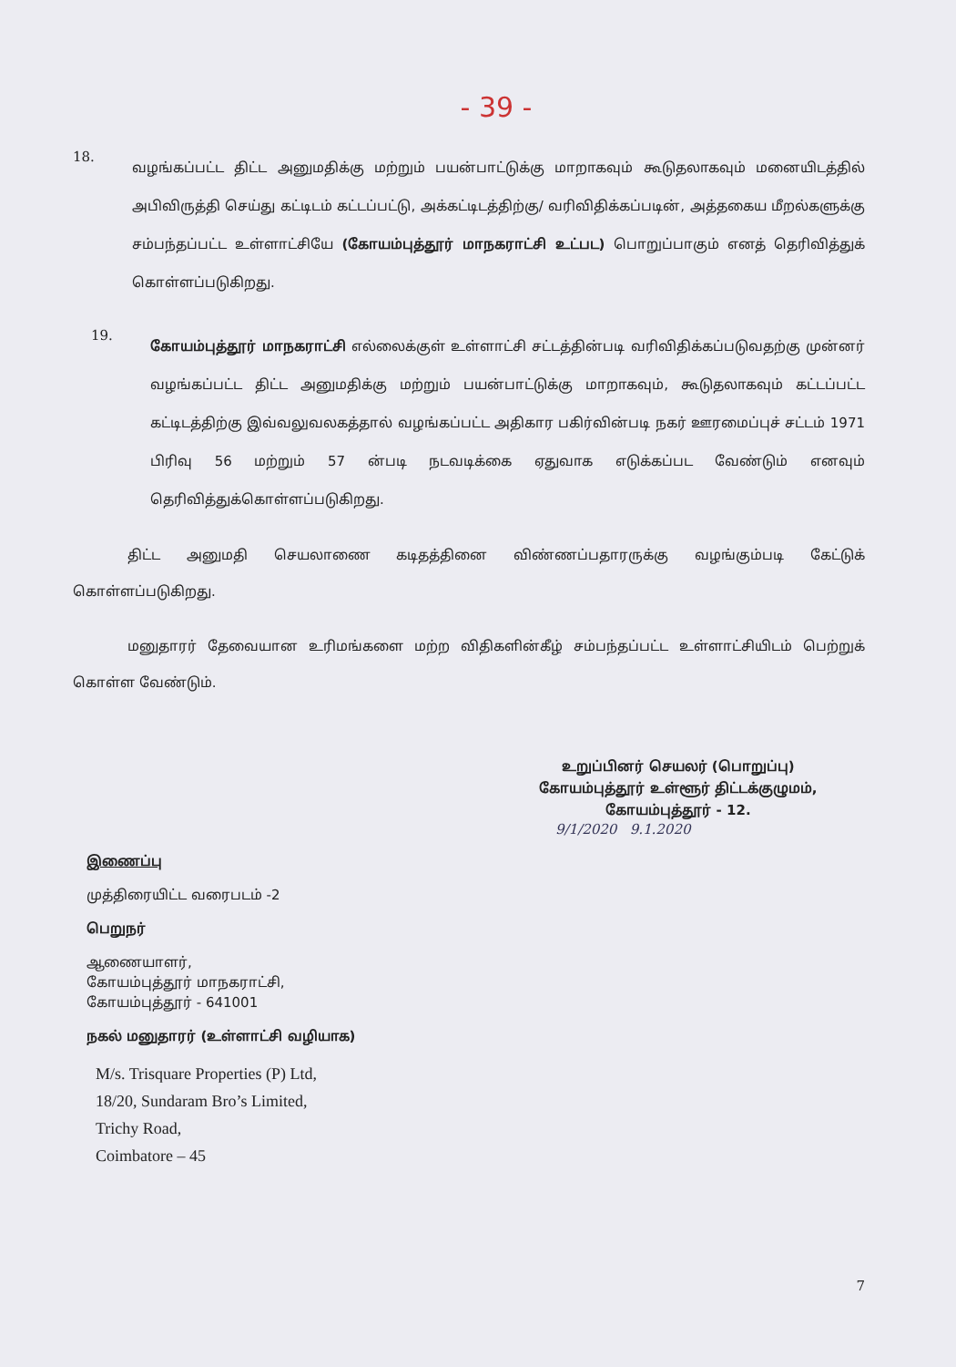- 39 -
18.
வழங்கப்பட்ட திட்ட அனுமதிக்கு மற்றும் பயன்பாட்டுக்கு மாறாகவும் கூடுதலாகவும் மனையிடத்தில் அபிவிருத்தி செய்து கட்டிடம் கட்டப்பட்டு, அக்கட்டிடத்திற்கு/ வரிவிதிக்கப்படின், அத்தகைய மீறல்களுக்கு சம்பந்தப்பட்ட உள்ளாட்சியே (கோயம்புத்தூர் மாநகராட்சி உட்பட) பொறுப்பாகும் எனத் தெரிவித்துக் கொள்ளப்படுகிறது.
19.
கோயம்புத்தூர் மாநகராட்சி எல்லைக்குள் உள்ளாட்சி சட்டத்தின்படி வரிவிதிக்கப்படுவதற்கு முன்னர் வழங்கப்பட்ட திட்ட அனுமதிக்கு மற்றும் பயன்பாட்டுக்கு மாறாகவும், கூடுதலாகவும் கட்டப்பட்ட கட்டிடத்திற்கு இவ்வலுவலகத்தால் வழங்கப்பட்ட அதிகார பகிர்வின்படி நகர் ஊரமைப்புச் சட்டம் 1971 பிரிவு 56 மற்றும் 57 ன்படி நடவடிக்கை ஏதுவாக எடுக்கப்பட வேண்டும் எனவும் தெரிவித்துக்கொள்ளப்படுகிறது.
திட்ட அனுமதி செயலாணை கடிதத்தினை விண்ணப்பதாரருக்கு வழங்கும்படி கேட்டுக் கொள்ளப்படுகிறது.
மனுதாரர் தேவையான உரிமங்களை மற்ற விதிகளின்கீழ் சம்பந்தப்பட்ட உள்ளாட்சியிடம் பெற்றுக் கொள்ள வேண்டும்.
உறுப்பினர் செயலர் (பொறுப்பு)
கோயம்புத்தூர் உள்ளூர் திட்டக்குழுமம்,
கோயம்புத்தூர் - 12.
9/1/2020 9.1.2020
இணைப்பு
முத்திரையிட்ட வரைபடம் -2
பெறுநர்
ஆணையாளர்,
கோயம்புத்தூர் மாநகராட்சி,
கோயம்புத்தூர் - 641001
நகல் மனுதாரர் (உள்ளாட்சி வழியாக)
M/s. Trisquare Properties (P) Ltd,
18/20, Sundaram Bro’s Limited,
Trichy Road,
Coimbatore – 45
7